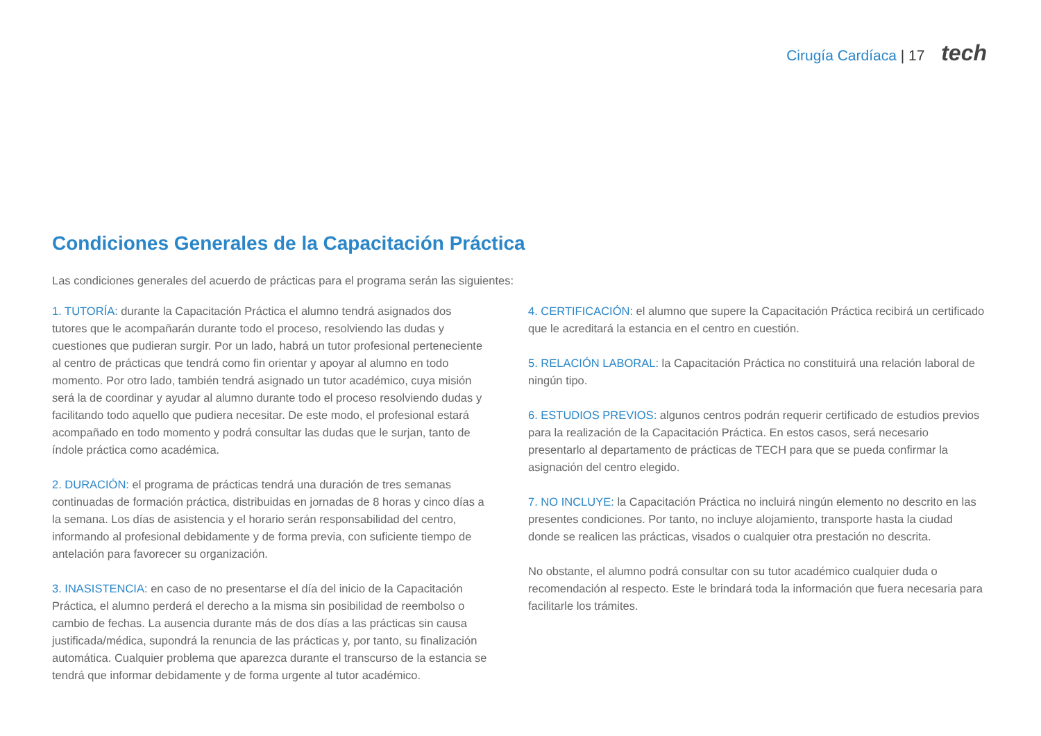Cirugía Cardíaca | 17 tech
Condiciones Generales de la Capacitación Práctica
Las condiciones generales del acuerdo de prácticas para el programa serán las siguientes:
1. TUTORÍA: durante la Capacitación Práctica el alumno tendrá asignados dos tutores que le acompañarán durante todo el proceso, resolviendo las dudas y cuestiones que pudieran surgir. Por un lado, habrá un tutor profesional perteneciente al centro de prácticas que tendrá como fin orientar y apoyar al alumno en todo momento. Por otro lado, también tendrá asignado un tutor académico, cuya misión será la de coordinar y ayudar al alumno durante todo el proceso resolviendo dudas y facilitando todo aquello que pudiera necesitar. De este modo, el profesional estará acompañado en todo momento y podrá consultar las dudas que le surjan, tanto de índole práctica como académica.
2. DURACIÓN: el programa de prácticas tendrá una duración de tres semanas continuadas de formación práctica, distribuidas en jornadas de 8 horas y cinco días a la semana. Los días de asistencia y el horario serán responsabilidad del centro, informando al profesional debidamente y de forma previa, con suficiente tiempo de antelación para favorecer su organización.
3. INASISTENCIA: en caso de no presentarse el día del inicio de la Capacitación Práctica, el alumno perderá el derecho a la misma sin posibilidad de reembolso o cambio de fechas. La ausencia durante más de dos días a las prácticas sin causa justificada/médica, supondrá la renuncia de las prácticas y, por tanto, su finalización automática. Cualquier problema que aparezca durante el transcurso de la estancia se tendrá que informar debidamente y de forma urgente al tutor académico.
4. CERTIFICACIÓN: el alumno que supere la Capacitación Práctica recibirá un certificado que le acreditará la estancia en el centro en cuestión.
5. RELACIÓN LABORAL: la Capacitación Práctica no constituirá una relación laboral de ningún tipo.
6. ESTUDIOS PREVIOS: algunos centros podrán requerir certificado de estudios previos para la realización de la Capacitación Práctica. En estos casos, será necesario presentarlo al departamento de prácticas de TECH para que se pueda confirmar la asignación del centro elegido.
7. NO INCLUYE: la Capacitación Práctica no incluirá ningún elemento no descrito en las presentes condiciones. Por tanto, no incluye alojamiento, transporte hasta la ciudad donde se realicen las prácticas, visados o cualquier otra prestación no descrita.
No obstante, el alumno podrá consultar con su tutor académico cualquier duda o recomendación al respecto. Este le brindará toda la información que fuera necesaria para facilitarle los trámites.